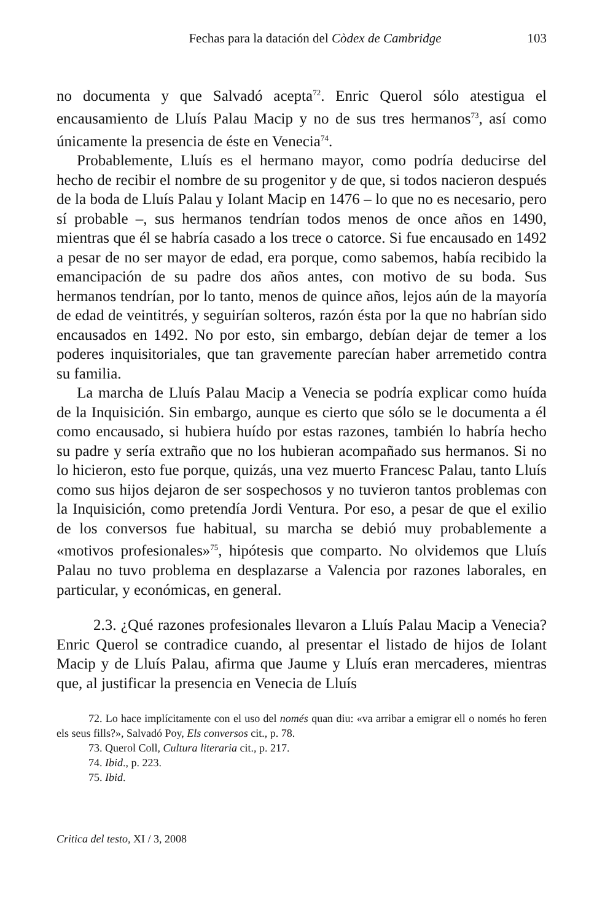Fechas para la datación del Còdex de Cambridge 103
no documenta y que Salvadó acepta<sup>72</sup>. Enric Querol sólo atestigua el encausamiento de Lluís Palau Macip y no de sus tres hermanos<sup>73</sup>, así como únicamente la presencia de éste en Venecia<sup>74</sup>.
Probablemente, Lluís es el hermano mayor, como podría deducirse del hecho de recibir el nombre de su progenitor y de que, si todos nacieron después de la boda de Lluís Palau y Iolant Macip en 1476 – lo que no es necesario, pero sí probable –, sus hermanos tendrían todos menos de once años en 1490, mientras que él se habría casado a los trece o catorce. Si fue encausado en 1492 a pesar de no ser mayor de edad, era porque, como sabemos, había recibido la emancipación de su padre dos años antes, con motivo de su boda. Sus hermanos tendrían, por lo tanto, menos de quince años, lejos aún de la mayoría de edad de veintitrés, y seguirían solteros, razón ésta por la que no habrían sido encausados en 1492. No por esto, sin embargo, debían dejar de temer a los poderes inquisitoriales, que tan gravemente parecían haber arremetido contra su familia.
La marcha de Lluís Palau Macip a Venecia se podría explicar como huída de la Inquisición. Sin embargo, aunque es cierto que sólo se le documenta a él como encausado, si hubiera huído por estas razones, también lo habría hecho su padre y sería extraño que no los hubieran acompañado sus hermanos. Si no lo hicieron, esto fue porque, quizás, una vez muerto Francesc Palau, tanto Lluís como sus hijos dejaron de ser sospechosos y no tuvieron tantos problemas con la Inquisición, como pretendía Jordi Ventura. Por eso, a pesar de que el exilio de los conversos fue habitual, su marcha se debió muy probablemente a «motivos profesionales»<sup>75</sup>, hipótesis que comparto. No olvidemos que Lluís Palau no tuvo problema en desplazarse a Valencia por razones laborales, en particular, y económicas, en general.
2.3. ¿Qué razones profesionales llevaron a Lluís Palau Macip a Venecia? Enric Querol se contradice cuando, al presentar el listado de hijos de Iolant Macip y de Lluís Palau, afirma que Jaume y Lluís eran mercaderes, mientras que, al justificar la presencia en Venecia de Lluís
72. Lo hace implícitamente con el uso del només quan diu: «va arribar a emigrar ell o només ho feren els seus fills?», Salvadó Poy, Els conversos cit., p. 78.
73. Querol Coll, Cultura literaria cit., p. 217.
74. Ibid., p. 223.
75. Ibid.
Critica del testo, XI / 3, 2008